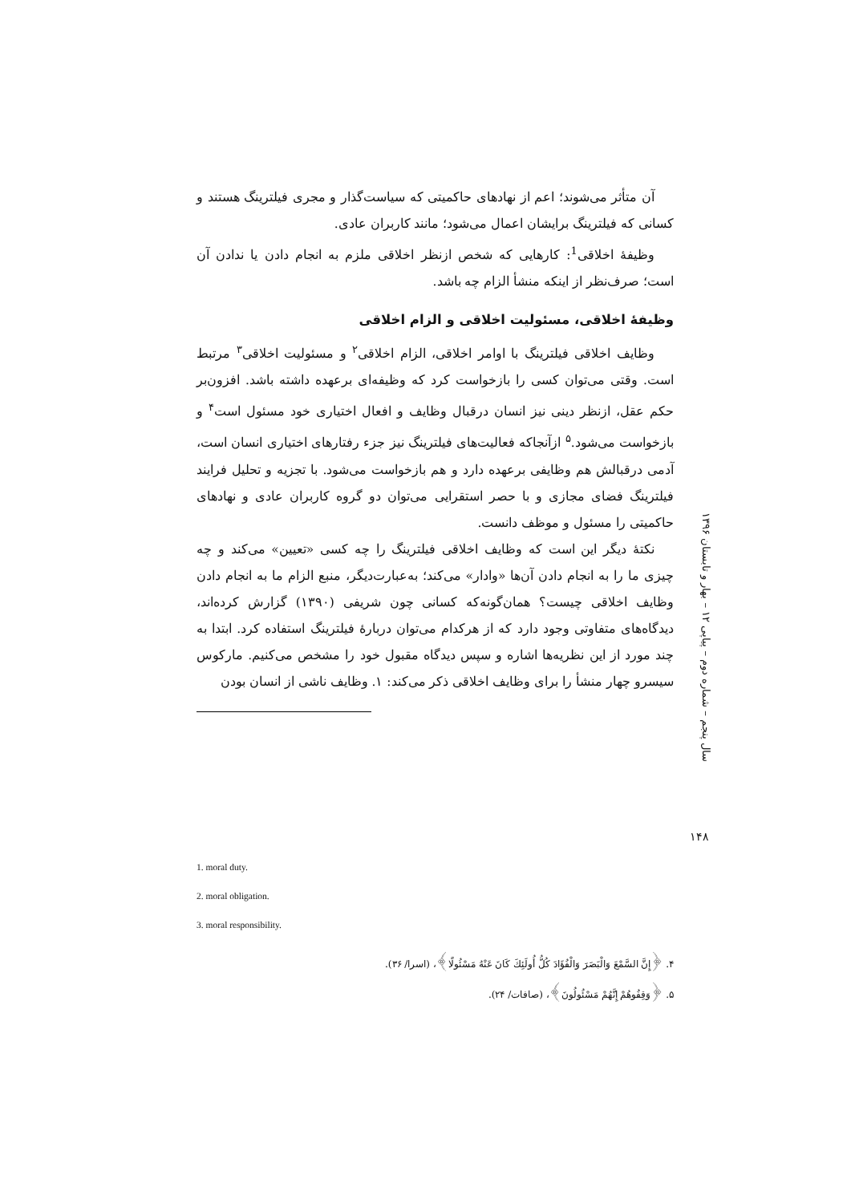آن متأثر می‌شوند؛ اعم از نهادهای حاکمیتی که سیاست‌گذار و مجری فیلترینگ هستند و کسانی که فیلترینگ برایشان اعمال می‌شود؛ مانند کاربران عادی.
وظیفۀ اخلاقی<sup>1</sup>: کارهایی که شخص ازنظر اخلاقی ملزم به انجام دادن یا ندادن آن است؛ صرف‌نظر از اینکه منشأ الزام چه باشد.
وظیفۀ اخلاقی، مسئولیت اخلاقی و الزام اخلاقی
وظایف اخلاقی فیلترینگ با اوامر اخلاقی، الزام اخلاقی<sup>۲</sup> و مسئولیت اخلاقی<sup>۳</sup> مرتبط است. وقتی می‌توان کسی را بازخواست کرد که وظیفه‌ای برعهده داشته باشد. افزون‌بر حکم عقل، ازنظر دینی نیز انسان درقبال وظایف و افعال اختیاری خود مسئول است<sup>۴</sup> و بازخواست می‌شود.<sup>۵</sup> ازآنجاکه فعالیت‌های فیلترینگ نیز جزء رفتارهای اختیاری انسان است، آدمی درقبالش هم وظایفی برعهده دارد و هم بازخواست می‌شود. با تجزیه و تحلیل فرایند فیلترینگ فضای مجازی و با حصر استقرایی می‌توان دو گروه کاربران عادی و نهادهای حاکمیتی را مسئول و موظف دانست.
نکتۀ دیگر این است که وظایف اخلاقی فیلترینگ را چه کسی «تعیین» می‌کند و چه چیزی ما را به انجام دادن آن‌ها «وادار» می‌کند؛ به‌عبارت‌دیگر، منبع الزام ما به انجام دادن وظایف اخلاقی چیست؟ همان‌گونه‌که کسانی چون شریفی (۱۳۹۰) گزارش کرده‌اند، دیدگاه‌های متفاوتی وجود دارد که از هرکدام می‌توان دربارۀ فیلترینگ استفاده کرد. ابتدا به چند مورد از این نظریه‌ها اشاره و سپس دیدگاه مقبول خود را مشخص می‌کنیم. مارکوس سیسرو چهار منشأ را برای وظایف اخلاقی ذکر می‌کند: ۱. وظایف ناشی از انسان بودن
سال پنجم – شماره دوم – پیاپی ۱۲ – بهار و تابستان ۱۳۹۶
۱۴۸
1. moral duty.
2. moral obligation.
3. moral responsibility.
۴. ﴿إِنَّ السَّمْعَ وَالْبَصَرَ وَالْفُؤَادَ كُلُّ أُولَئِكَ كَانَ عَنْهُ مَسْئُولًا﴾، (اسرا/ ۳۶).
۵. ﴿وَقِفُوهُمْ إِنَّهُمْ مَسْئُولُونَ﴾، (صافات/ ۲۴).